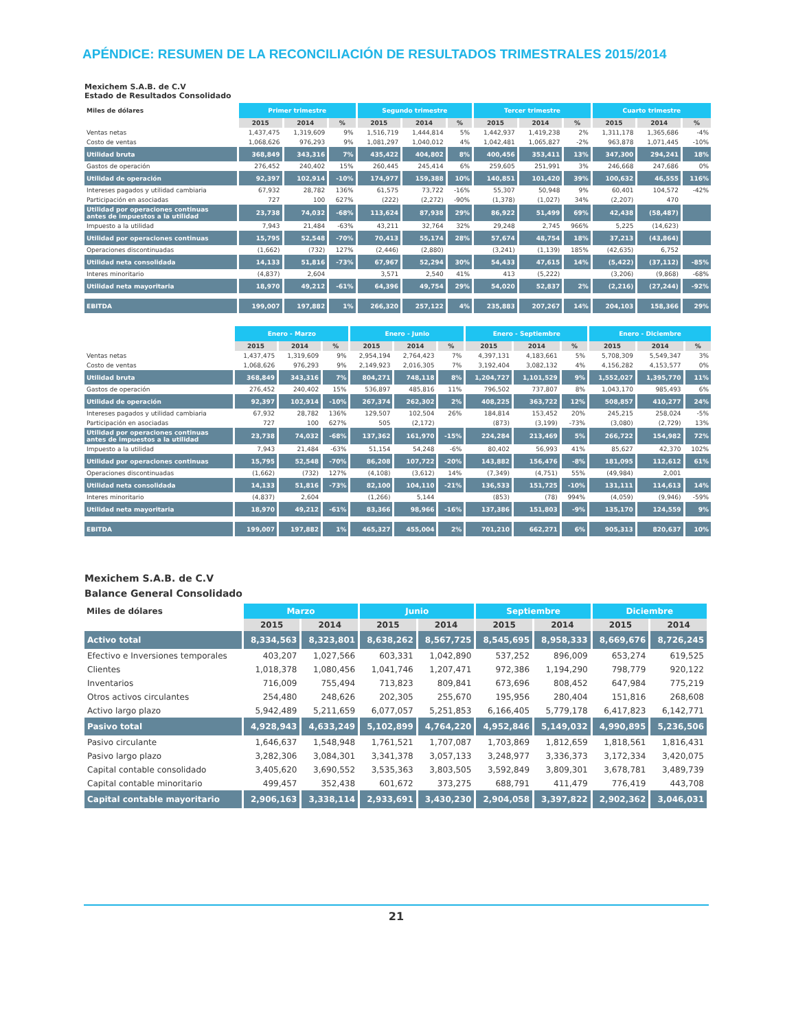APÉNDICE: RESUMEN DE LA RECONCILIACIÓN DE RESULTADOS TRIMESTRALES 2015/2014
Mexichem S.A.B. de C.V
Estado de Resultados Consolidado
| Miles de dólares | Primer trimestre | | | Segundo trimestre | | | Tercer trimestre | | | Cuarto trimestre | | |
| --- | --- | --- | --- | --- | --- | --- | --- | --- | --- | --- | --- | --- |
| | 2015 | 2014 | % | 2015 | 2014 | % | 2015 | 2014 | % | 2015 | 2014 | % |
| Ventas netas | 1,437,475 | 1,319,609 | 9% | 1,516,719 | 1,444,814 | 5% | 1,442,937 | 1,419,238 | 2% | 1,311,178 | 1,365,686 | -4% |
| Costo de ventas | 1,068,626 | 976,293 | 9% | 1,081,297 | 1,040,012 | 4% | 1,042,481 | 1,065,827 | -2% | 963,878 | 1,071,445 | -10% |
| Utilidad bruta | 368,849 | 343,316 | 7% | 435,422 | 404,802 | 8% | 400,456 | 353,411 | 13% | 347,300 | 294,241 | 18% |
| Gastos de operación | 276,452 | 240,402 | 15% | 260,445 | 245,414 | 6% | 259,605 | 251,991 | 3% | 246,668 | 247,686 | 0% |
| Utilidad de operación | 92,397 | 102,914 | -10% | 174,977 | 159,388 | 10% | 140,851 | 101,420 | 39% | 100,632 | 46,555 | 116% |
| Intereses pagados y utilidad cambiaria | 67,932 | 28,782 | 136% | 61,575 | 73,722 | -16% | 55,307 | 50,948 | 9% | 60,401 | 104,572 | -42% |
| Participación en asociadas | 727 | 100 | 627% | (222) | (2,272) | -90% | (1,378) | (1,027) | 34% | (2,207) | 470 | |
| Utilidad por operaciones continuas antes de impuestos a la utilidad | 23,738 | 74,032 | -68% | 113,624 | 87,938 | 29% | 86,922 | 51,499 | 69% | 42,438 | (58,487) | |
| Impuesto a la utilidad | 7,943 | 21,484 | -63% | 43,211 | 32,764 | 32% | 29,248 | 2,745 | 966% | 5,225 | (14,623) | |
| Utilidad por operaciones continuas | 15,795 | 52,548 | -70% | 70,413 | 55,174 | 28% | 57,674 | 48,754 | 18% | 37,213 | (43,864) | |
| Operaciones discontinuadas | (1,662) | (732) | 127% | (2,446) | (2,880) | | (3,241) | (1,139) | 185% | (42,635) | 6,752 | |
| Utilidad neta consolidada | 14,133 | 51,816 | -73% | 67,967 | 52,294 | 30% | 54,433 | 47,615 | 14% | (5,422) | (37,112) | -85% |
| Interes minoritario | (4,837) | 2,604 | | 3,571 | 2,540 | 41% | 413 | (5,222) | | (3,206) | (9,868) | -68% |
| Utilidad neta mayoritaria | 18,970 | 49,212 | -61% | 64,396 | 49,754 | 29% | 54,020 | 52,837 | 2% | (2,216) | (27,244) | -92% |
| EBITDA | 199,007 | 197,882 | 1% | 266,320 | 257,122 | 4% | 235,883 | 207,267 | 14% | 204,103 | 158,366 | 29% |
| | Enero - Marzo | | | Enero - Junio | | | Enero - Septiembre | | | Enero - Diciembre | | |
| --- | --- | --- | --- | --- | --- | --- | --- | --- | --- | --- | --- | --- |
| | 2015 | 2014 | % | 2015 | 2014 | % | 2015 | 2014 | % | 2015 | 2014 | % |
| Ventas netas | 1,437,475 | 1,319,609 | 9% | 2,954,194 | 2,764,423 | 7% | 4,397,131 | 4,183,661 | 5% | 5,708,309 | 5,549,347 | 3% |
| Costo de ventas | 1,068,626 | 976,293 | 9% | 2,149,923 | 2,016,305 | 7% | 3,192,404 | 3,082,132 | 4% | 4,156,282 | 4,153,577 | 0% |
| Utilidad bruta | 368,849 | 343,316 | 7% | 804,271 | 748,118 | 8% | 1,204,727 | 1,101,529 | 9% | 1,552,027 | 1,395,770 | 11% |
| Gastos de operación | 276,452 | 240,402 | 15% | 536,897 | 485,816 | 11% | 796,502 | 737,807 | 8% | 1,043,170 | 985,493 | 6% |
| Utilidad de operación | 92,397 | 102,914 | -10% | 267,374 | 262,302 | 2% | 408,225 | 363,722 | 12% | 508,857 | 410,277 | 24% |
| Intereses pagados y utilidad cambiaria | 67,932 | 28,782 | 136% | 129,507 | 102,504 | 26% | 184,814 | 153,452 | 20% | 245,215 | 258,024 | -5% |
| Participación en asociadas | 727 | 100 | 627% | 505 | (2,172) | | (873) | (3,199) | -73% | (3,080) | (2,729) | 13% |
| Utilidad por operaciones continuas antes de impuestos a la utilidad | 23,738 | 74,032 | -68% | 137,362 | 161,970 | -15% | 224,284 | 213,469 | 5% | 266,722 | 154,982 | 72% |
| Impuesto a la utilidad | 7,943 | 21,484 | -63% | 51,154 | 54,248 | -6% | 80,402 | 56,993 | 41% | 85,627 | 42,370 | 102% |
| Utilidad por operaciones continuas | 15,795 | 52,548 | -70% | 86,208 | 107,722 | -20% | 143,882 | 156,476 | -8% | 181,095 | 112,612 | 61% |
| Operaciones discontinuadas | (1,662) | (732) | 127% | (4,108) | (3,612) | 14% | (7,349) | (4,751) | 55% | (49,984) | 2,001 | |
| Utilidad neta consolidada | 14,133 | 51,816 | -73% | 82,100 | 104,110 | -21% | 136,533 | 151,725 | -10% | 131,111 | 114,613 | 14% |
| Interes minoritario | (4,837) | 2,604 | | (1,266) | 5,144 | | (853) | (78) | 994% | (4,059) | (9,946) | -59% |
| Utilidad neta mayoritaria | 18,970 | 49,212 | -61% | 83,366 | 98,966 | -16% | 137,386 | 151,803 | -9% | 135,170 | 124,559 | 9% |
| EBITDA | 199,007 | 197,882 | 1% | 465,327 | 455,004 | 2% | 701,210 | 662,271 | 6% | 905,313 | 820,637 | 10% |
Mexichem S.A.B. de C.V
Balance General Consolidado
| Miles de dólares | Marzo | | Junio | | Septiembre | | Diciembre | |
| --- | --- | --- | --- | --- | --- | --- | --- | --- |
| | 2015 | 2014 | 2015 | 2014 | 2015 | 2014 | 2015 | 2014 |
| Activo total | 8,334,563 | 8,323,801 | 8,638,262 | 8,567,725 | 8,545,695 | 8,958,333 | 8,669,676 | 8,726,245 |
| Efectivo e Inversiones temporales | 403,207 | 1,027,566 | 603,331 | 1,042,890 | 537,252 | 896,009 | 653,274 | 619,525 |
| Clientes | 1,018,378 | 1,080,456 | 1,041,746 | 1,207,471 | 972,386 | 1,194,290 | 798,779 | 920,122 |
| Inventarios | 716,009 | 755,494 | 713,823 | 809,841 | 673,696 | 808,452 | 647,984 | 775,219 |
| Otros activos circulantes | 254,480 | 248,626 | 202,305 | 255,670 | 195,956 | 280,404 | 151,816 | 268,608 |
| Activo largo plazo | 5,942,489 | 5,211,659 | 6,077,057 | 5,251,853 | 6,166,405 | 5,779,178 | 6,417,823 | 6,142,771 |
| Pasivo total | 4,928,943 | 4,633,249 | 5,102,899 | 4,764,220 | 4,952,846 | 5,149,032 | 4,990,895 | 5,236,506 |
| Pasivo circulante | 1,646,637 | 1,548,948 | 1,761,521 | 1,707,087 | 1,703,869 | 1,812,659 | 1,818,561 | 1,816,431 |
| Pasivo largo plazo | 3,282,306 | 3,084,301 | 3,341,378 | 3,057,133 | 3,248,977 | 3,336,373 | 3,172,334 | 3,420,075 |
| Capital contable consolidado | 3,405,620 | 3,690,552 | 3,535,363 | 3,803,505 | 3,592,849 | 3,809,301 | 3,678,781 | 3,489,739 |
| Capital contable minoritario | 499,457 | 352,438 | 601,672 | 373,275 | 688,791 | 411,479 | 776,419 | 443,708 |
| Capital contable mayoritario | 2,906,163 | 3,338,114 | 2,933,691 | 3,430,230 | 2,904,058 | 3,397,822 | 2,902,362 | 3,046,031 |
21